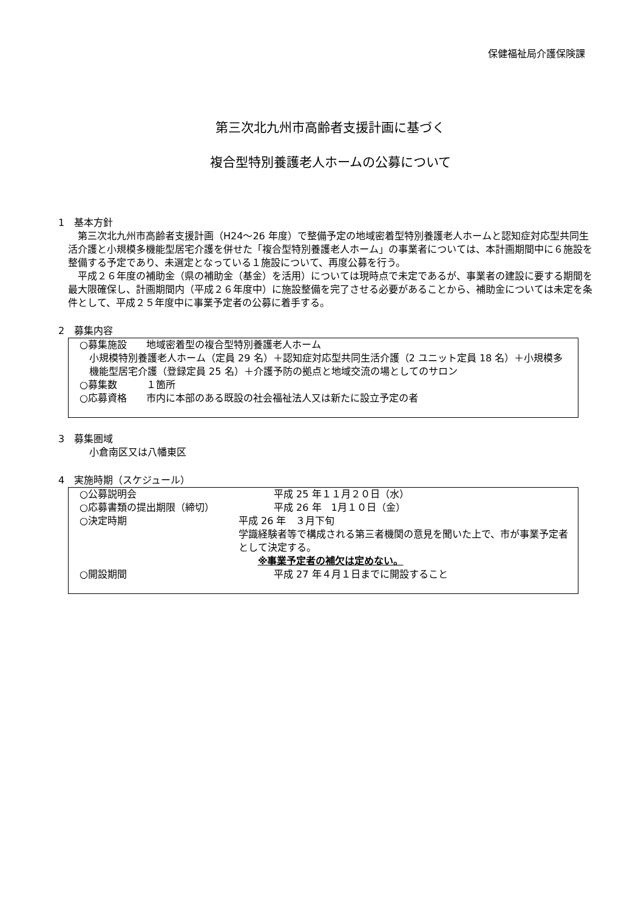保健福祉局介護保険課
第三次北九州市高齢者支援計画に基づく
複合型特別養護老人ホームの公募について
1　基本方針
第三次北九州市高齢者支援計画（H24～26 年度）で整備予定の地域密着型特別養護老人ホームと認知症対応型共同生活介護と小規模多機能型居宅介護を併せた「複合型特別養護老人ホーム」の事業者については、本計画期間中に６施設を整備する予定であり、未選定となっている１施設について、再度公募を行う。
平成２６年度の補助金（県の補助金（基金）を活用）については現時点で未定であるが、事業者の建設に要する期間を最大限確保し、計画期間内（平成２６年度中）に施設整備を完了させる必要があることから、補助金については未定を条件として、平成２５年度中に事業予定者の公募に着手する。
2　募集内容
○募集施設　　地域密着型の複合型特別養護老人ホーム
小規模特別養護老人ホーム（定員 29 名）＋認知症対応型共同生活介護（2 ユニット定員 18 名）＋小規模多機能型居宅介護（登録定員 25 名）＋介護予防の拠点と地域交流の場としてのサロン
○募集数　　　１箇所
○応募資格　　市内に本部のある既設の社会福祉法人又は新たに設立予定の者
3　募集圏域
小倉南区又は八幡東区
4　実施時期（スケジュール）
○公募説明会 平成 25 年１１月２０日（水）
○応募書類の提出期限（締切） 平成 26 年　1月１０日（金）
○決定時期 平成 26 年　３月下旬
学識経験者等で構成される第三者機関の意見を聞いた上で、市が事業予定者として決定する。
　　※事業予定者の補欠は定めない。
○開設期間 平成 27 年４月１日までに開設すること